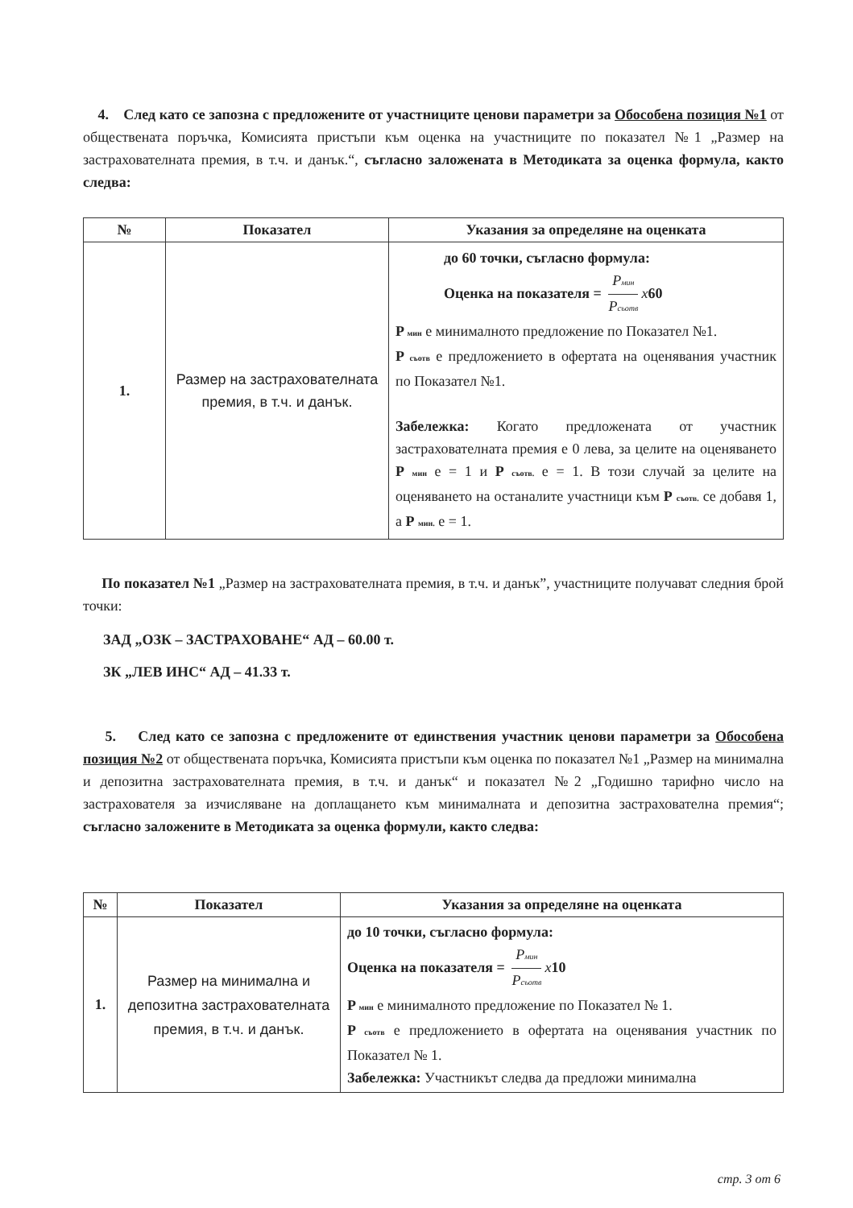4. След като се запозна с предложените от участниците ценови параметри за Обособена позиция №1 от обществената поръчка, Комисията пристъпи към оценка на участниците по показател №1 „Размер на застрахователната премия, в т.ч. и данък.“, съгласно заложената в Методиката за оценка формула, както следва:
| № | Показател | Указания за определяне на оценката |
| --- | --- | --- |
| 1. | Размер на застрахователната премия, в т.ч. и данък. | до 60 точки, съгласно формула: Оценка на показателя = P мин P съотв x 60 P мин е минималното предложение по Показател №1. P съотв е предложението в офертата на оценявания участник по Показател №1. Забележка: Когато предложената от участник застрахователната премия е 0 лева, за целите на оценяването Р мин е = 1 и Р съотв. е = 1. В този случай за целите на оценяването на останалите участници към Р съотв. се добавя 1, а Р мин. е = 1. |
По показател №1 „Размер на застрахователната премия, в т.ч. и данък”, участниците получават следния брой точки:
ЗАД „ОЗК – ЗАСТРАХОВАНЕ“ АД – 60.00 т.
ЗК „ЛЕВ ИНС“ АД – 41.33 т.
5. След като се запозна с предложените от единствения участник ценови параметри за Обособена позиция №2 от обществената поръчка, Комисията пристъпи към оценка по показател №1 „Размер на минимална и депозитна застрахователната премия, в т.ч. и данък“ и показател №2 „Годишно тарифно число на застрахователя за изчисляване на доплащането към минималната и депозитна застрахователна премия“; съгласно заложените в Методиката за оценка формули, както следва:
| № | Показател | Указания за определяне на оценката |
| --- | --- | --- |
| 1. | Размер на минимална и депозитна застрахователната премия, в т.ч. и данък. | до 10 точки, съгласно формула: Оценка на показателя = P мин P съотв x 10 P мин е минималното предложение по Показател № 1. P съотв е предложението в офертата на оценявания участник по Показател № 1. Забележка: Участникът следва да предложи минимална |
стр. 3 от 6